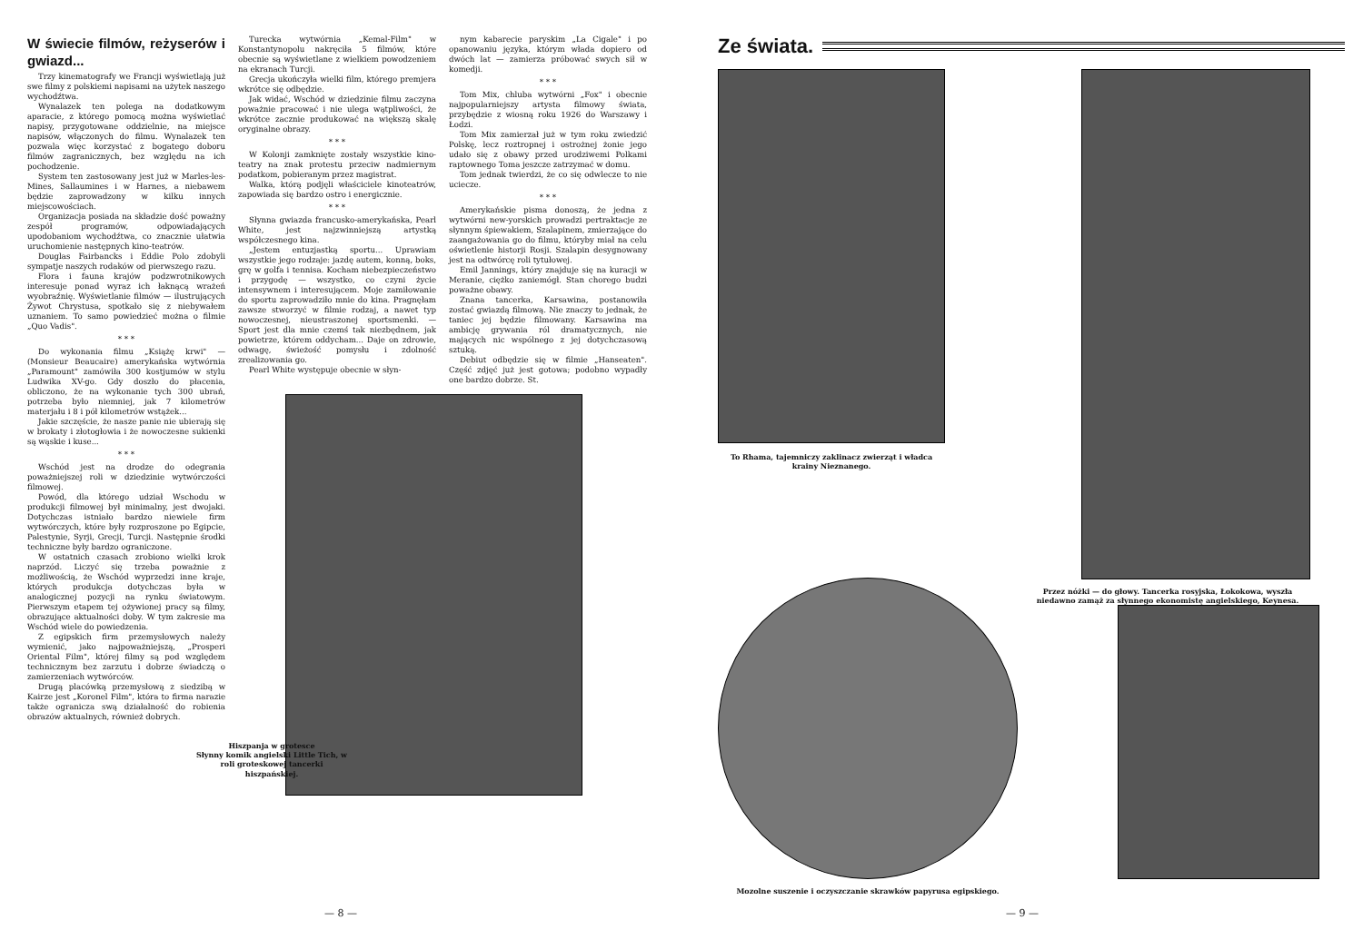W świecie filmów, reżyserów i gwiazd...
Trzy kinematografy we Francji wyświetlają już swe filmy z polskiemi napisami na użytek naszego wychodźtwa.
Wynalazek ten polega na dodatkowym aparacie, z którego pomocą można wyświetlać napisy, przygotowane oddzielnie, na miejsce napisów, włączonych do filmu. Wynalazek ten pozwala więc korzystać z bogatego doboru filmów zagranicznych, bez względu na ich pochodzenie.
System ten zastosowany jest już w Marles-les-Mines, Sallaumines i w Harnes, a niebawem będzie zaprowadzony w kilku innych miejscowościach.
Organizacja posiada na składzie dość poważny zespół programów, odpowiadających upodobaniom wychodźtwa, co znacznie ułatwia uruchomienie następnych kino-teatrów.
Douglas Fairbancks i Eddie Polo zdobyli sympatje naszych rodaków od pierwszego razu.
Flora i fauna krajów podzwrotnikowych interesuje ponad wyraz ich łaknącą wrażeń wyobraźnię. Wyświetlanie filmów — ilustrujących Żywot Chrystusa, spotkało się z niebywałem uznaniem. To samo powiedzieć można o filmie „Quo Vadis".
* * *
Do wykonania filmu „Książę krwi" — (Monsieur Beaucaire) amerykańska wytwórnia „Paramount" zamówiła 300 kostjumów w stylu Ludwika XV-go. Gdy doszło do płacenia, obliczono, że na wykonanie tych 300 ubrań, potrzeba było niemniej, jak 7 kilometrów materjału i 8 i pół kilometrów wstążek...
Jakie szczęście, że nasze panie nie ubierają się w brokaty i złotogłowia i że nowoczesne sukienki są wąskie i kuse...
* * *
Wschód jest na drodze do odegrania poważniejszej roli w dziedzinie wytwórczości filmowej.
Powód, dla którego udział Wschodu w produkcji filmowej był minimalny, jest dwojaki. Dotychczas istniało bardzo niewiele firm wytwórczych, które były rozproszone po Egipcie, Palestynie, Syrji, Grecji, Turcji. Następnie środki techniczne były bardzo ograniczone.
W ostatnich czasach zrobiono wielki krok naprzód. Liczyć się trzeba poważnie z możliwością, że Wschód wyprzedzi inne kraje, których produkcja dotychczas była w analogicznej pozycji na rynku światowym. Pierwszym etapem tej ożywionej pracy są filmy, obrazujące aktualności doby. W tym zakresie ma Wschód wiele do powiedzenia.
Z egipskich firm przemysłowych należy wymienić, jako najpoważniejszą, „Prosperi Oriental Film", której filmy są pod względem technicznym bez zarzutu i dobrze świadczą o zamierzeniach wytwórców.
Drugą placówką przemysłową z siedzibą w Kairze jest „Koronel Film", która to firma narazie także ogranicza swą działalność do robienia obrazów aktualnych, również dobrych.
Turecka wytwórnia „Kemal-Film" w Konstantynopolu nakręciła 5 filmów, które obecnie są wyświetlane z wielkiem powodzeniem na ekranach Turcji.
Grecja ukończyła wielki film, którego premjera wkrótce się odbędzie.
Jak widać, Wschód w dziedzinie filmu zaczyna poważnie pracować i nie ulega wątpliwości, że wkrótce zacznie produkować na większą skalę oryginalne obrazy.
* * *
W Kolonji zamknięte zostały wszystkie kino-teatry na znak protestu przeciw nadmiernym podatkom, pobieranym przez magistrat.
Walka, którą podjęli właściciele kinoteatrów, zapowiada się bardzo ostro i energicznie.
* * *
Słynna gwiazda francusko-amerykańska, Pearl White, jest najzwinniejszą artystką współczesnego kina.
„Jestem entuzjastką sportu... Uprawiam wszystkie jego rodzaje: jazdę autem, konną, boks, grę w golfa i tennisa. Kocham niebezpieczeństwo i przygodę — wszystko, co czyni życie intensywnem i interesującem. Moje zamiłowanie do sportu zaprowadziło mnie do kina. Pragnęłam zawsze stworzyć w filmie rodzaj, a nawet typ nowoczesnej, nieustraszonej sportsmenki. — Sport jest dla mnie czemś tak niezbędnem, jak powietrze, którem oddycham... Daje on zdrowie, odwagę, świeżość pomysłu i zdolność zrealizowania go.
Pearl White występuje obecnie w słyn-
nym kabarecie paryskim „La Cigale" i po opanowaniu języka, którym włada dopiero od dwóch lat — zamierza próbować swych sił w komedji.
* * *
Tom Mix, chluba wytwórni „Fox" i obecnie najpopularniejszy artysta filmowy świata, przybędzie z wiosną roku 1926 do Warszawy i Łodzi.
Tom Mix zamierzał już w tym roku zwiedzić Polskę, lecz roztropnej i ostrożnej żonie jego udało się z obawy przed urodziwemi Polkami raptownego Toma jeszcze zatrzymać w domu.
Tom jednak twierdzi, że co się odwlecze to nie uciecze.
* * *
Amerykańskie pisma donoszą, że jedna z wytwórni new-yorskich prowadzi pertraktacje ze słynnym śpiewakiem, Szalapinem, zmierzające do zaangażowania go do filmu, któryby miał na celu oświetlenie historji Rosji. Szalapin desygnowany jest na odtwórcę roli tytułowej.
Emil Jannings, który znajduje się na kuracji w Meranie, ciężko zaniemógł. Stan chorego budzi poważne obawy.
Znana tancerka, Karsawina, postanowiła zostać gwiazdą filmową. Nie znaczy to jednak, że taniec jej będzie filmowany. Karsawina ma ambicję grywania ról dramatycznych, nie mających nic wspólnego z jej dotychczasową sztuką.
Debiut odbędzie się w filmie „Hanseaten". Część zdjęć już jest gotowa; podobno wypadły one bardzo dobrze. St.
Hiszpanja w grotesce
Słynny komik angielski Little Tich, w roli groteskowej tancerki hiszpańskiej.
— 8 —
Ze świata.
To Rhama, tajemniczy zaklinacz zwierząt i władca krainy Nieznanego.
Przez nóżki — do głowy. Tancerka rosyjska, Łokokowa, wyszła niedawno zamąż za słynnego ekonomistę angielskiego, Keynesa.
Mozolne suszenie i oczyszczanie skrawków papyrusa egipskiego.
— 9 —